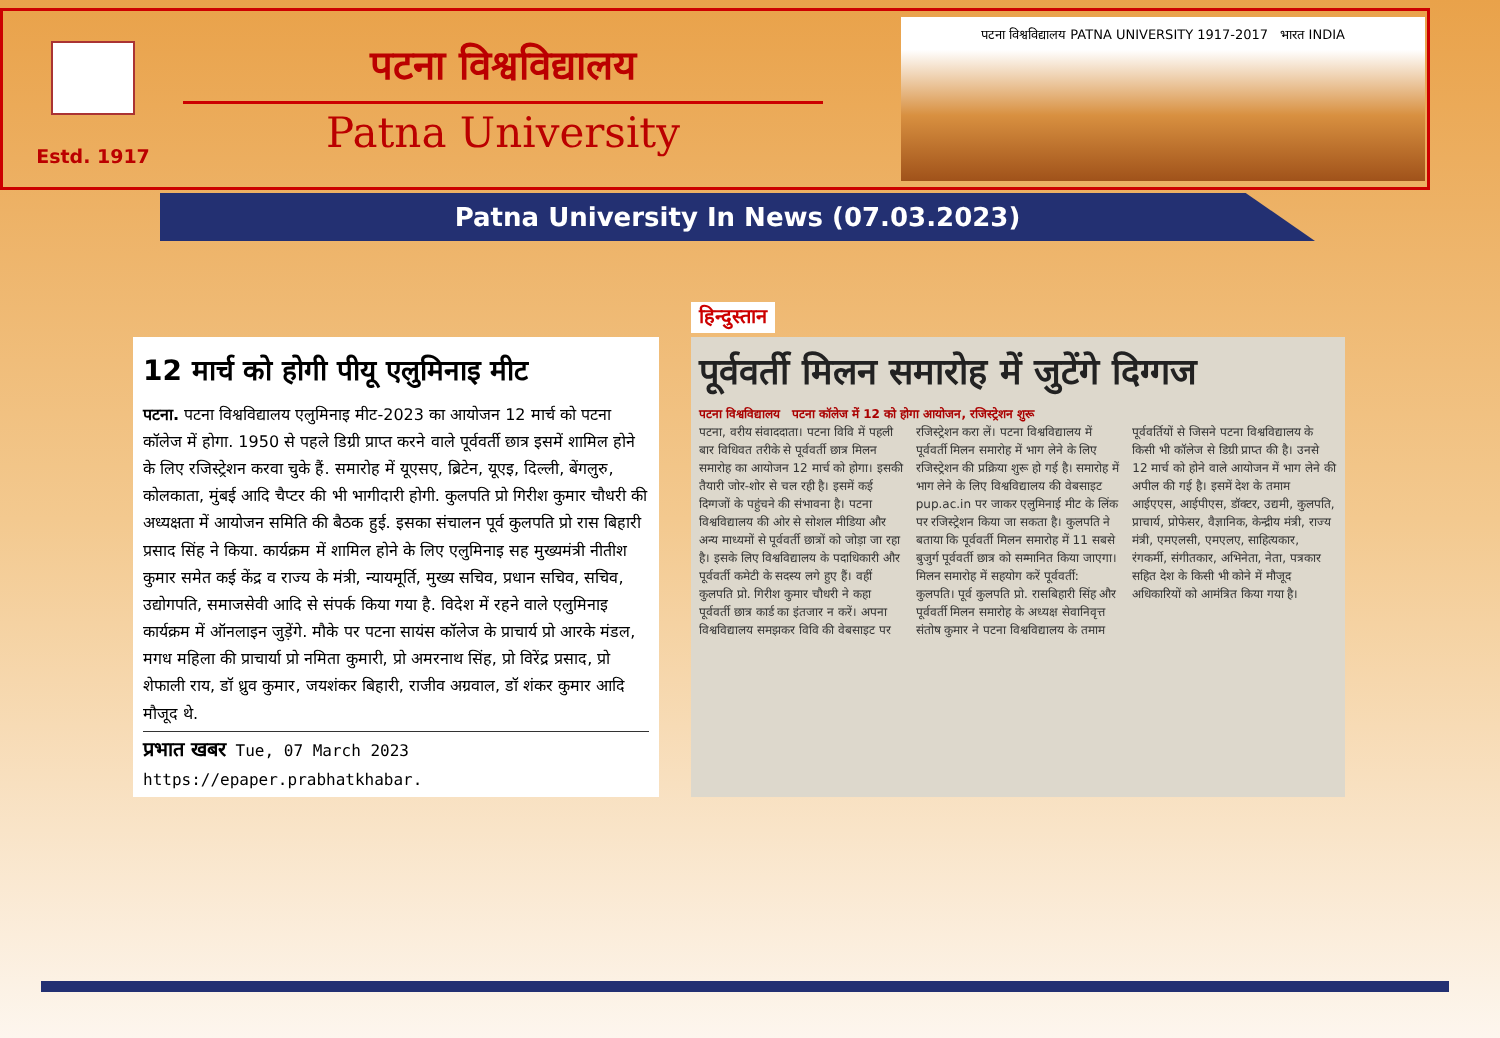Estd. 1917
पटना विश्वविद्यालय
Patna University
पटना विश्वविद्यालय PATNA UNIVERSITY 1917-2017 भारत INDIA
Patna University In News (07.03.2023)
12 मार्च को होगी पीयू एलुमिनाइ मीट
पटना. पटना विश्वविद्यालय एलुमिनाइ मीट-2023 का आयोजन 12 मार्च को पटना कॉलेज में होगा. 1950 से पहले डिग्री प्राप्त करने वाले पूर्ववर्ती छात्र इसमें शामिल होने के लिए रजिस्ट्रेशन करवा चुके हैं. समारोह में यूएसए, ब्रिटेन, यूएइ, दिल्ली, बेंगलुरु, कोलकाता, मुंबई आदि चैप्टर की भी भागीदारी होगी. कुलपति प्रो गिरीश कुमार चौधरी की अध्यक्षता में आयोजन समिति की बैठक हुई. इसका संचालन पूर्व कुलपति प्रो रास बिहारी प्रसाद सिंह ने किया. कार्यक्रम में शामिल होने के लिए एलुमिनाइ सह मुख्यमंत्री नीतीश कुमार समेत कई केंद्र व राज्य के मंत्री, न्यायमूर्ति, मुख्य सचिव, प्रधान सचिव, सचिव, उद्योगपति, समाजसेवी आदि से संपर्क किया गया है. विदेश में रहने वाले एलुमिनाइ कार्यक्रम में ऑनलाइन जुड़ेंगे. मौके पर पटना सायंस कॉलेज के प्राचार्य प्रो आरके मंडल, मगध महिला की प्राचार्या प्रो नमिता कुमारी, प्रो अमरनाथ सिंह, प्रो विरेंद्र प्रसाद, प्रो शेफाली राय, डॉ ध्रुव कुमार, जयशंकर बिहारी, राजीव अग्रवाल, डॉ शंकर कुमार आदि मौजूद थे.
प्रभात खबर Tue, 07 March 2023 https://epaper.prabhatkhabar.
हिन्दुस्तान
पूर्ववर्ती मिलन समारोह में जुटेंगे दिग्गज
पटना विश्वविद्यालय पटना कॉलेज में 12 को होगा आयोजन, रजिस्ट्रेशन शुरू
पटना, वरीय संवाददाता। पटना विवि में पहली बार विधिवत तरीके से पूर्ववर्ती छात्र मिलन समारोह का आयोजन 12 मार्च को होगा। इसकी तैयारी जोर-शोर से चल रही है। इसमें कई दिग्गजों के पहुंचने की संभावना है। पटना विश्वविद्यालय की ओर से सोशल मीडिया और अन्य माध्यमों से पूर्ववर्ती छात्रों को जोड़ा जा रहा है। इसके लिए विश्वविद्यालय के पदाधिकारी और पूर्ववर्ती कमेटी के सदस्य लगे हुए हैं। वहीं कुलपति प्रो. गिरीश कुमार चौधरी ने कहा पूर्ववर्ती छात्र कार्ड का इंतजार न करें। अपना विश्वविद्यालय समझकर विवि की वेबसाइट पर रजिस्ट्रेशन करा लें। पटना विश्वविद्यालय में पूर्ववर्ती मिलन समारोह में भाग लेने के लिए रजिस्ट्रेशन की प्रक्रिया शुरू हो गई है। समारोह में भाग लेने के लिए विश्वविद्यालय की वेबसाइट pup.ac.in पर जाकर एलुमिनाई मीट के लिंक पर रजिस्ट्रेशन किया जा सकता है। कुलपति ने बताया कि पूर्ववर्ती मिलन समारोह में 11 सबसे बुजुर्ग पूर्ववर्ती छात्र को सम्मानित किया जाएगा। मिलन समारोह में सहयोग करें पूर्ववर्ती: कुलपति। पूर्व कुलपति प्रो. रासबिहारी सिंह और पूर्ववर्ती मिलन समारोह के अध्यक्ष सेवानिवृत्त संतोष कुमार ने पटना विश्वविद्यालय के तमाम पूर्ववर्तियों से जिसने पटना विश्वविद्यालय के किसी भी कॉलेज से डिग्री प्राप्त की है। उनसे 12 मार्च को होने वाले आयोजन में भाग लेने की अपील की गई है। इसमें देश के तमाम आईएएस, आईपीएस, डॉक्टर, उद्यमी, कुलपति, प्राचार्य, प्रोफेसर, वैज्ञानिक, केन्द्रीय मंत्री, राज्य मंत्री, एमएलसी, एमएलए, साहित्यकार, रंगकर्मी, संगीतकार, अभिनेता, नेता, पत्रकार सहित देश के किसी भी कोने में मौजूद अधिकारियों को आमंत्रित किया गया है।